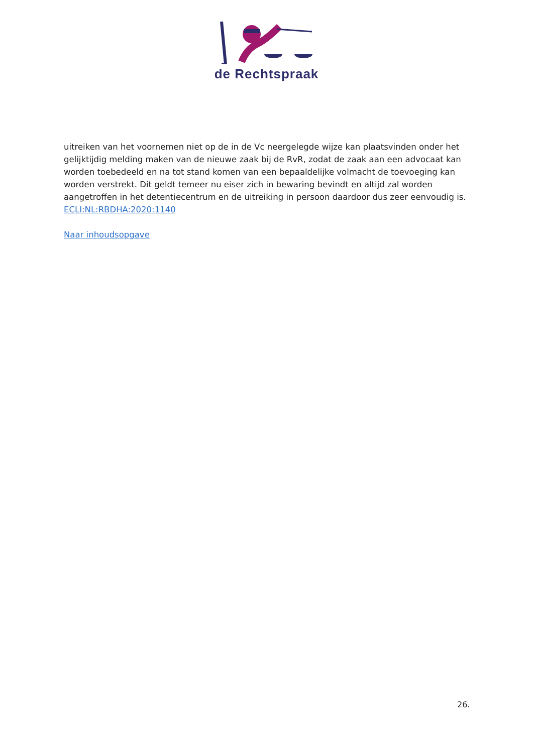de Rechtspraak
uitreiken van het voornemen niet op de in de Vc neergelegde wijze kan plaatsvinden onder het gelijktijdig melding maken van de nieuwe zaak bij de RvR, zodat de zaak aan een advocaat kan worden toebedeeld en na tot stand komen van een bepaaldelijke volmacht de toevoeging kan worden verstrekt. Dit geldt temeer nu eiser zich in bewaring bevindt en altijd zal worden aangetroffen in het detentiecentrum en de uitreiking in persoon daardoor dus zeer eenvoudig is.
ECLI:NL:RBDHA:2020:1140
Naar inhoudsopgave
26.